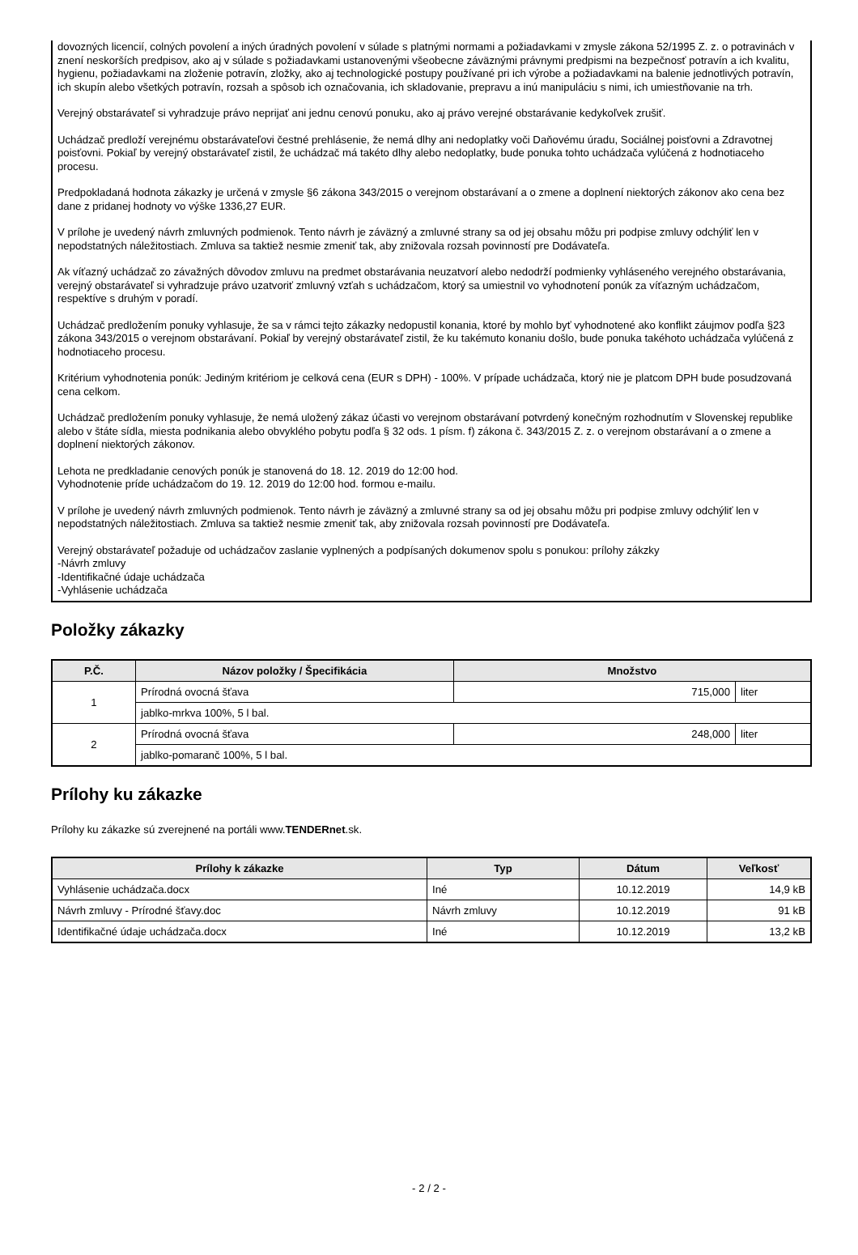dovozných licencií, colných povolení a iných úradných povolení v súlade s platnými normami a požiadavkami v zmysle zákona 52/1995 Z. z. o potravinách v znení neskorších predpisov, ako aj v súlade s požiadavkami ustanovenými všeobecne záväznými právnymi predpismi na bezpečnosť potravín a ich kvalitu, hygienu, požiadavkami na zloženie potravín, zložky, ako aj technologické postupy používané pri ich výrobe a požiadavkami na balenie jednotlivých potravín, ich skupín alebo všetkých potravín, rozsah a spôsob ich označovania, ich skladovanie, prepravu a inú manipuláciu s nimi, ich umiestňovanie na trh.
Verejný obstarávateľ si vyhradzuje právo neprijať ani jednu cenovú ponuku, ako aj právo verejné obstarávanie kedykoľvek zrušiť.
Uchádzač predloží verejnému obstarávateľovi čestné prehlásenie, že nemá dlhy ani nedoplatky voči Daňovému úradu, Sociálnej poisťovni a Zdravotnej poisťovni. Pokiaľ by verejný obstarávateľ zistil, že uchádzač má takéto dlhy alebo nedoplatky, bude ponuka tohto uchádzača vylúčená z hodnotiaceho procesu.
Predpokladaná hodnota zákazky je určená v zmysle §6 zákona 343/2015 o verejnom obstarávaní a o zmene a doplnení niektorých zákonov ako cena bez dane z pridanej hodnoty vo výške 1336,27 EUR.
V prílohe je uvedený návrh zmluvných podmienok. Tento návrh je záväzný a zmluvné strany sa od jej obsahu môžu pri podpise zmluvy odchýliť len v nepodstatných náležitostiach. Zmluva sa taktiež nesmie zmeniť tak, aby znižovala rozsah povinností pre Dodávateľa.
Ak víťazný uchádzač zo závažných dôvodov zmluvu na predmet obstarávania neuzatvorí alebo nedodrží podmienky vyhláseného verejného obstarávania, verejný obstarávateľ si vyhradzuje právo uzatvoriť zmluvný vzťah s uchádzačom, ktorý sa umiestnil vo vyhodnotení ponúk za víťazným uchádzačom, respektíve s druhým v poradí.
Uchádzač predložením ponuky vyhlasuje, že sa v rámci tejto zákazky nedopustil konania, ktoré by mohlo byť vyhodnotené ako konflikt záujmov podľa §23 zákona 343/2015 o verejnom obstarávaní. Pokiaľ by verejný obstarávateľ zistil, že ku takémuto konaniu došlo, bude ponuka takéhoto uchádzača vylúčená z hodnotiaceho procesu.
Kritérium vyhodnotenia ponúk: Jediným kritériom je celková cena (EUR s DPH) - 100%. V prípade uchádzača, ktorý nie je platcom DPH bude posudzovaná cena celkom.
Uchádzač predložením ponuky vyhlasuje, že nemá uložený zákaz účasti vo verejnom obstarávaní potvrdený konečným rozhodnutím v Slovenskej republike alebo v štáte sídla, miesta podnikania alebo obvyklého pobytu podľa § 32 ods. 1 písm. f) zákona č. 343/2015 Z. z. o verejnom obstarávaní a o zmene a doplnení niektorých zákonov.
Lehota ne predkladanie cenových ponúk je stanovená do 18. 12. 2019 do 12:00 hod.
Vyhodnotenie príde uchádzačom do 19. 12. 2019 do 12:00 hod. formou e-mailu.
V prílohe je uvedený návrh zmluvných podmienok. Tento návrh je záväzný a zmluvné strany sa od jej obsahu môžu pri podpise zmluvy odchýliť len v nepodstatných náležitostiach. Zmluva sa taktiež nesmie zmeniť tak, aby znižovala rozsah povinností pre Dodávateľa.
Verejný obstarávateľ požaduje od uchádzačov zaslanie vyplnených a podpísaných dokumenov spolu s ponukou: prílohy zákzky
-Návrh zmluvy
-Identifikačné údaje uchádzača
-Vyhlásenie uchádzača
Položky zákazky
| P.Č. | Názov položky / Špecifikácia | Množstvo | |
| --- | --- | --- | --- |
| 1 | Prírodná ovocná šťava | 715,000 | liter |
| | jablko-mrkva 100%, 5 l bal. | | |
| 2 | Prírodná ovocná šťava | 248,000 | liter |
| | jablko-pomaranč 100%, 5 l bal. | | |
Prílohy ku zákazke
Prílohy ku zákazke sú zverejnené na portáli www.TENDERnet.sk.
| Prílohy k zákazke | Typ | Dátum | Veľkosť |
| --- | --- | --- | --- |
| Vyhlásenie uchádzača.docx | Iné | 10.12.2019 | 14,9 kB |
| Návrh zmluvy - Prírodné šťavy.doc | Návrh zmluvy | 10.12.2019 | 91 kB |
| Identifikačné údaje uchádzača.docx | Iné | 10.12.2019 | 13,2 kB |
- 2 / 2 -